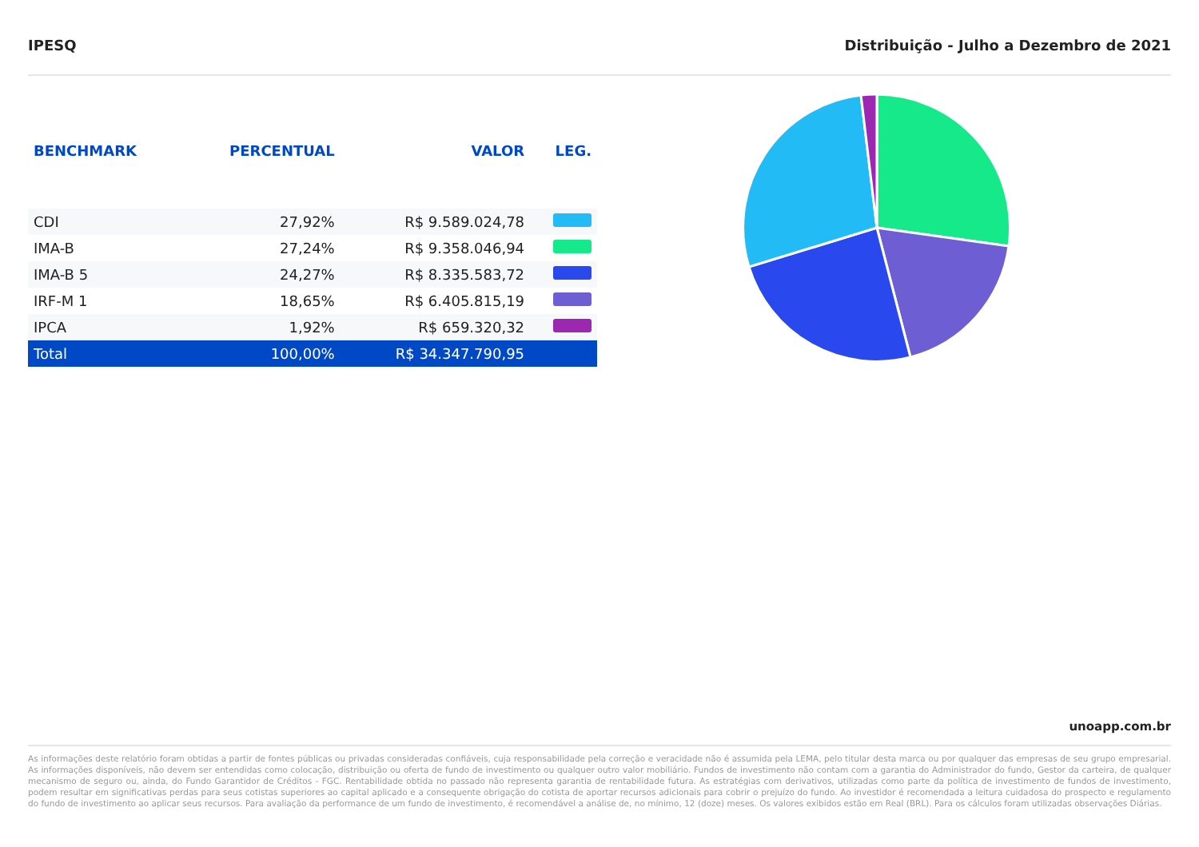IPESQ Distribuição - Julho a Dezembro de 2021
| BENCHMARK | PERCENTUAL | VALOR | LEG. |
| --- | --- | --- | --- |
| CDI | 27,92% | R$ 9.589.024,78 | |
| IMA-B | 27,24% | R$ 9.358.046,94 | |
| IMA-B 5 | 24,27% | R$ 8.335.583,72 | |
| IRF-M 1 | 18,65% | R$ 6.405.815,19 | |
| IPCA | 1,92% | R$ 659.320,32 | |
| Total | 100,00% | R$ 34.347.790,95 | |
unoapp.com.br
As informações deste relatório foram obtidas a partir de fontes públicas ou privadas consideradas confiáveis, cuja responsabilidade pela correção e veracidade não é assumida pela LEMA, pelo titular desta marca ou por qualquer das empresas de seu grupo empresarial. As informações disponíveis, não devem ser entendidas como colocação, distribuição ou oferta de fundo de investimento ou qualquer outro valor mobiliário. Fundos de investimento não contam com a garantia do Administrador do fundo, Gestor da carteira, de qualquer mecanismo de seguro ou, ainda, do Fundo Garantidor de Créditos - FGC. Rentabilidade obtida no passado não representa garantia de rentabilidade futura. As estratégias com derivativos, utilizadas como parte da política de investimento de fundos de investimento, podem resultar em significativas perdas para seus cotistas superiores ao capital aplicado e a consequente obrigação do cotista de aportar recursos adicionais para cobrir o prejuízo do fundo. Ao investidor é recomendada a leitura cuidadosa do prospecto e regulamento do fundo de investimento ao aplicar seus recursos. Para avaliação da performance de um fundo de investimento, é recomendável a análise de, no mínimo, 12 (doze) meses. Os valores exibidos estão em Real (BRL). Para os cálculos foram utilizadas observações Diárias.